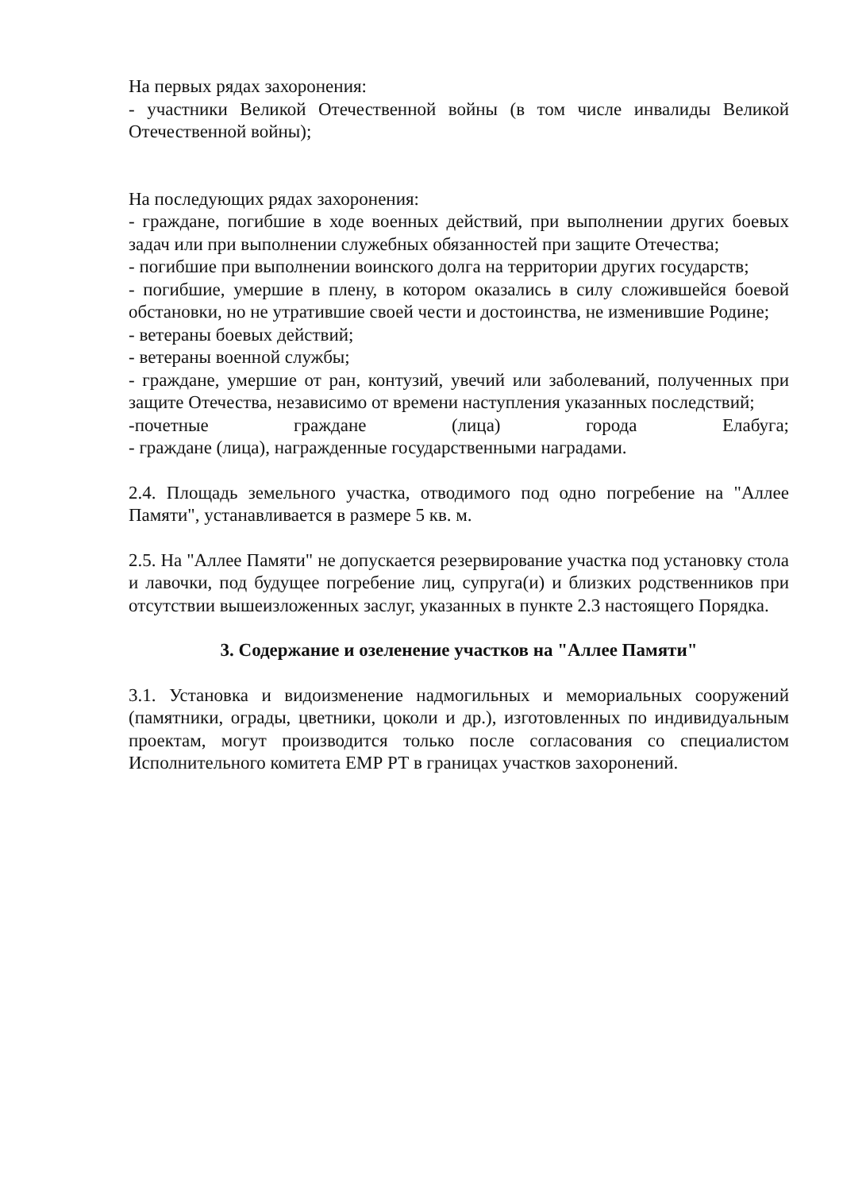На первых рядах захоронения:
- участники Великой Отечественной войны (в том числе инвалиды Великой Отечественной войны);
На последующих рядах захоронения:
- граждане, погибшие в ходе военных действий, при выполнении других боевых задач или при выполнении служебных обязанностей при защите Отечества;
- погибшие при выполнении воинского долга на территории других государств;
- погибшие, умершие в плену, в котором оказались в силу сложившейся боевой обстановки, но не утратившие своей чести и достоинства, не изменившие Родине;
- ветераны боевых действий;
- ветераны военной службы;
- граждане, умершие от ран, контузий, увечий или заболеваний, полученных при защите Отечества, независимо от времени наступления указанных последствий;
-почетные граждане (лица) города Елабуга;
- граждане (лица), награжденные государственными наградами.
2.4. Площадь земельного участка, отводимого под одно погребение на "Аллее Памяти", устанавливается в размере 5 кв. м.
2.5. На "Аллее Памяти" не допускается резервирование участка под установку стола и лавочки, под будущее погребение лиц, супруга(и) и близких родственников при отсутствии вышеизложенных заслуг, указанных в пункте 2.3 настоящего Порядка.
3. Содержание и озеленение участков на "Аллее Памяти"
3.1. Установка и видоизменение надмогильных и мемориальных сооружений (памятники, ограды, цветники, цоколи и др.), изготовленных по индивидуальным проектам, могут производится только после согласования со специалистом Исполнительного комитета ЕМР РТ в границах участков захоронений.